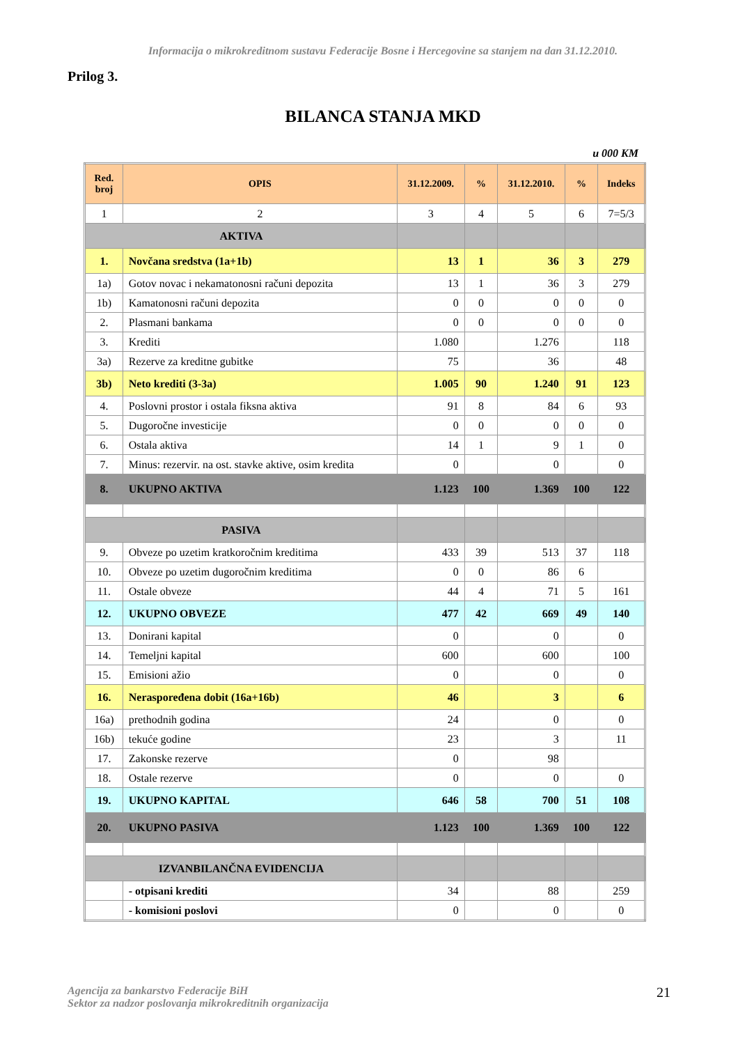Informacija o mikrokreditnom sustavu Federacije Bosne i Hercegovine sa stanjem na dan 31.12.2010.
Prilog 3.
BILANCA STANJA MKD
u 000 KM
| Red. broj | OPIS | 31.12.2009. | % | 31.12.2010. | % | Indeks |
| --- | --- | --- | --- | --- | --- | --- |
| 1 | 2 | 3 | 4 | 5 | 6 | 7=5/3 |
| AKTIVA | | | | | | |
| 1. | Novčana sredstva (1a+1b) | 13 | 1 | 36 | 3 | 279 |
| 1a) | Gotov novac i nekamatonosni računi depozita | 13 | 1 | 36 | 3 | 279 |
| 1b) | Kamatonosni računi depozita | 0 | 0 | 0 | 0 | 0 |
| 2. | Plasmani bankama | 0 | 0 | 0 | 0 | 0 |
| 3. | Krediti | 1.080 | | 1.276 | | 118 |
| 3a) | Rezerve za kreditne gubitke | 75 | | 36 | | 48 |
| 3b) | Neto krediti (3-3a) | 1.005 | 90 | 1.240 | 91 | 123 |
| 4. | Poslovni prostor i ostala fiksna aktiva | 91 | 8 | 84 | 6 | 93 |
| 5. | Dugoročne investicije | 0 | 0 | 0 | 0 | 0 |
| 6. | Ostala aktiva | 14 | 1 | 9 | 1 | 0 |
| 7. | Minus: rezervir. na ost. stavke aktive, osim kredita | 0 | | 0 | | 0 |
| 8. | UKUPNO AKTIVA | 1.123 | 100 | 1.369 | 100 | 122 |
| PASIVA | | | | | | |
| 9. | Obveze po uzetim kratkoročnim kreditima | 433 | 39 | 513 | 37 | 118 |
| 10. | Obveze po uzetim dugoročnim kreditima | 0 | 0 | 86 | 6 | |
| 11. | Ostale obveze | 44 | 4 | 71 | 5 | 161 |
| 12. | UKUPNO OBVEZE | 477 | 42 | 669 | 49 | 140 |
| 13. | Donirani kapital | 0 | | 0 | | 0 |
| 14. | Temeljni kapital | 600 | | 600 | | 100 |
| 15. | Emisioni ažio | 0 | | 0 | | 0 |
| 16. | Neraspoređena dobit (16a+16b) | 46 | | 3 | | 6 |
| 16a) | prethodnih godina | 24 | | 0 | | 0 |
| 16b) | tekuće godine | 23 | | 3 | | 11 |
| 17. | Zakonske rezerve | 0 | | 98 | | |
| 18. | Ostale rezerve | 0 | | 0 | | 0 |
| 19. | UKUPNO KAPITAL | 646 | 58 | 700 | 51 | 108 |
| 20. | UKUPNO PASIVA | 1.123 | 100 | 1.369 | 100 | 122 |
| IZVANBILANČNA EVIDENCIJA | | | | | | |
| | - otpisani krediti | 34 | | 88 | | 259 |
| | - komisioni poslovi | 0 | | 0 | | 0 |
Agencija za bankarstvo Federacije BiH
Sektor za nadzor poslovanja mikrokreditnih organizacija 21